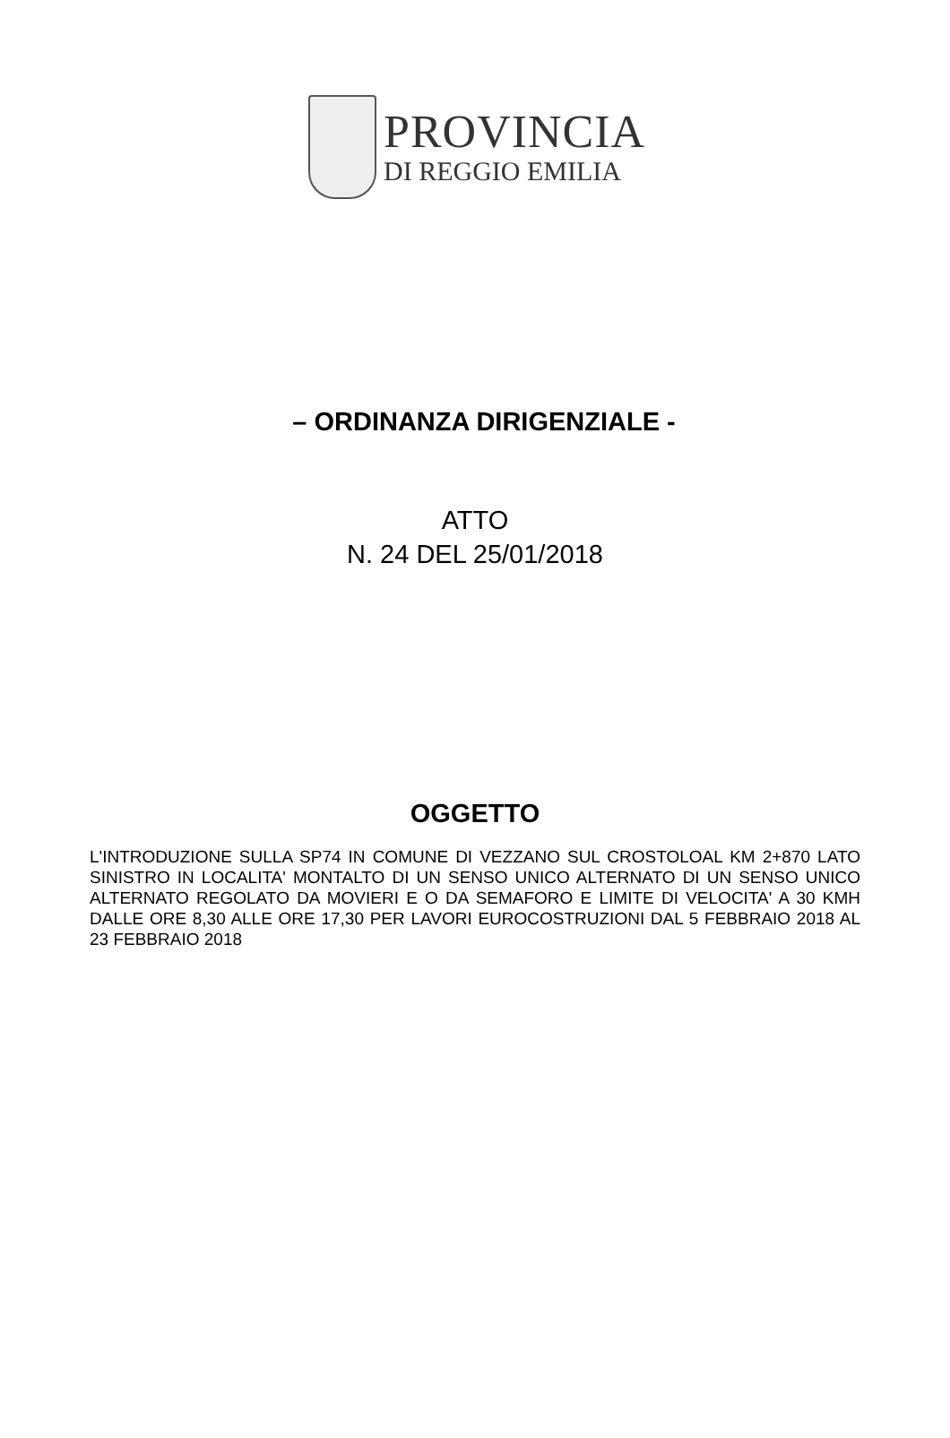PROVINCIA
DI REGGIO EMILIA
– ORDINANZA DIRIGENZIALE -
ATTO
N. 24 DEL 25/01/2018
OGGETTO
L'INTRODUZIONE SULLA SP74 IN COMUNE DI VEZZANO SUL CROSTOLOAL KM 2+870 LATO SINISTRO IN LOCALITA' MONTALTO DI UN SENSO UNICO ALTERNATO DI UN SENSO UNICO ALTERNATO REGOLATO DA MOVIERI E O DA SEMAFORO E LIMITE DI VELOCITA' A 30 KMH DALLE ORE 8,30 ALLE ORE 17,30 PER LAVORI EUROCOSTRUZIONI DAL 5 FEBBRAIO 2018 AL 23 FEBBRAIO 2018